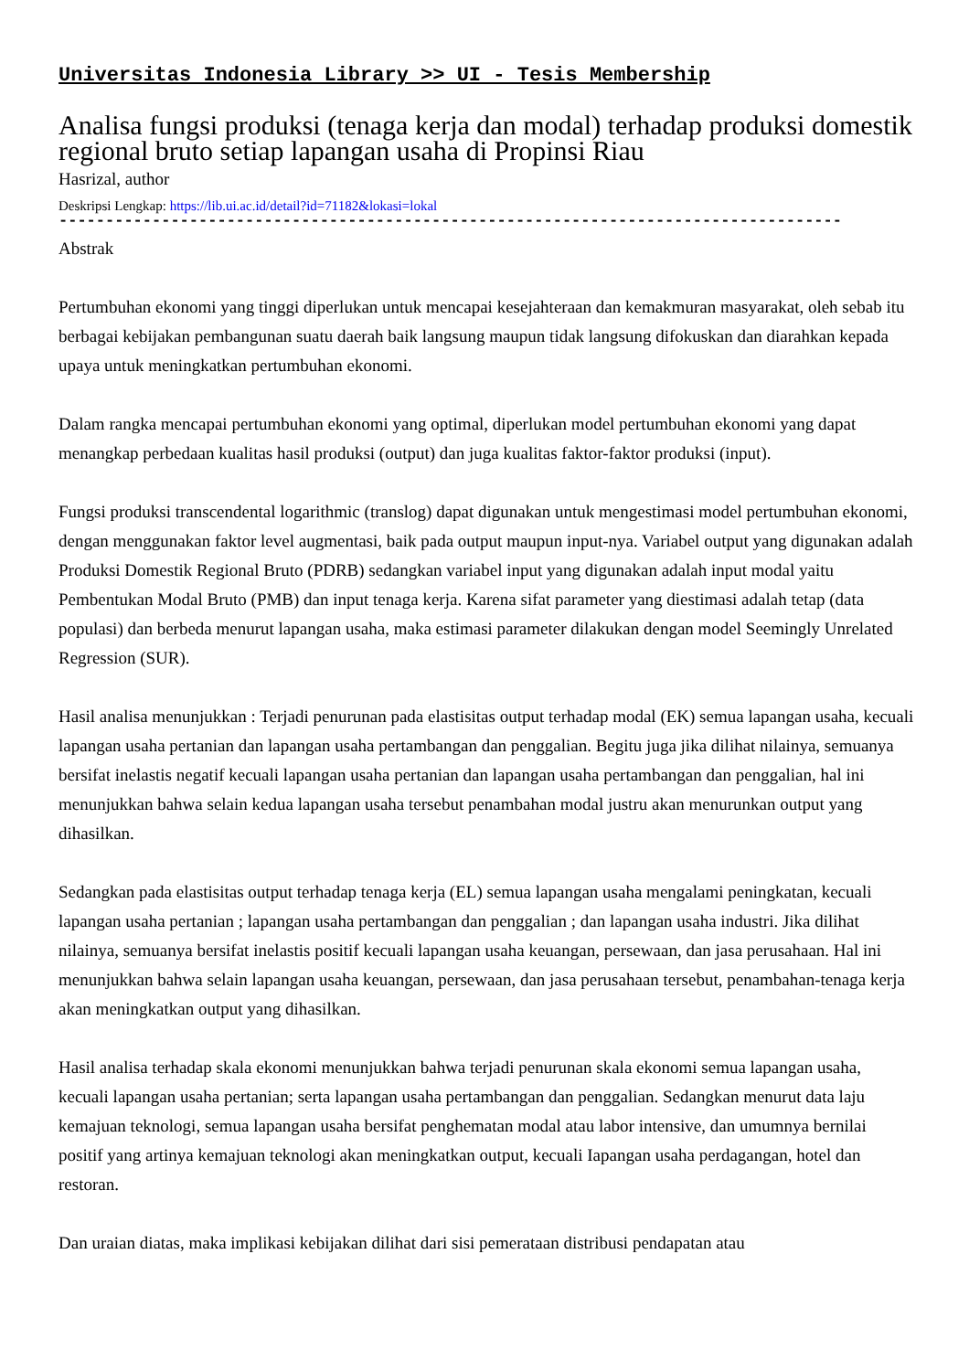Universitas Indonesia Library >> UI - Tesis Membership
Analisa fungsi produksi (tenaga kerja dan modal) terhadap produksi domestik regional bruto setiap lapangan usaha di Propinsi Riau
Hasrizal, author
Deskripsi Lengkap: https://lib.ui.ac.id/detail?id=71182&lokasi=lokal
------------------------------------------------------------------------------------
Abstrak
Pertumbuhan ekonomi yang tinggi diperlukan untuk mencapai kesejahteraan dan kemakmuran masyarakat, oleh sebab itu berbagai kebijakan pembangunan suatu daerah baik langsung maupun tidak langsung difokuskan dan diarahkan kepada upaya untuk meningkatkan pertumbuhan ekonomi.
Dalam rangka mencapai pertumbuhan ekonomi yang optimal, diperlukan model pertumbuhan ekonomi yang dapat menangkap perbedaan kualitas hasil produksi (output) dan juga kualitas faktor-faktor produksi (input).
Fungsi produksi transcendental logarithmic (translog) dapat digunakan untuk mengestimasi model pertumbuhan ekonomi, dengan menggunakan faktor level augmentasi, baik pada output maupun input-nya. Variabel output yang digunakan adalah Produksi Domestik Regional Bruto (PDRB) sedangkan variabel input yang digunakan adalah input modal yaitu Pembentukan Modal Bruto (PMB) dan input tenaga kerja. Karena sifat parameter yang diestimasi adalah tetap (data populasi) dan berbeda menurut lapangan usaha, maka estimasi parameter dilakukan dengan model Seemingly Unrelated Regression (SUR).
Hasil analisa menunjukkan : Terjadi penurunan pada elastisitas output terhadap modal (EK) semua lapangan usaha, kecuali lapangan usaha pertanian dan lapangan usaha pertambangan dan penggalian. Begitu juga jika dilihat nilainya, semuanya bersifat inelastis negatif kecuali lapangan usaha pertanian dan lapangan usaha pertambangan dan penggalian, hal ini menunjukkan bahwa selain kedua lapangan usaha tersebut penambahan modal justru akan menurunkan output yang dihasilkan.
Sedangkan pada elastisitas output terhadap tenaga kerja (EL) semua lapangan usaha mengalami peningkatan, kecuali lapangan usaha pertanian ; lapangan usaha pertambangan dan penggalian ; dan lapangan usaha industri. Jika dilihat nilainya, semuanya bersifat inelastis positif kecuali lapangan usaha keuangan, persewaan, dan jasa perusahaan. Hal ini menunjukkan bahwa selain lapangan usaha keuangan, persewaan, dan jasa perusahaan tersebut, penambahan-tenaga kerja akan meningkatkan output yang dihasilkan.
Hasil analisa terhadap skala ekonomi menunjukkan bahwa terjadi penurunan skala ekonomi semua lapangan usaha, kecuali lapangan usaha pertanian; serta lapangan usaha pertambangan dan penggalian. Sedangkan menurut data laju kemajuan teknologi, semua lapangan usaha bersifat penghematan modal atau labor intensive, dan umumnya bernilai positif yang artinya kemajuan teknologi akan meningkatkan output, kecuali Iapangan usaha perdagangan, hotel dan restoran.
Dan uraian diatas, maka implikasi kebijakan dilihat dari sisi pemerataan distribusi pendapatan atau